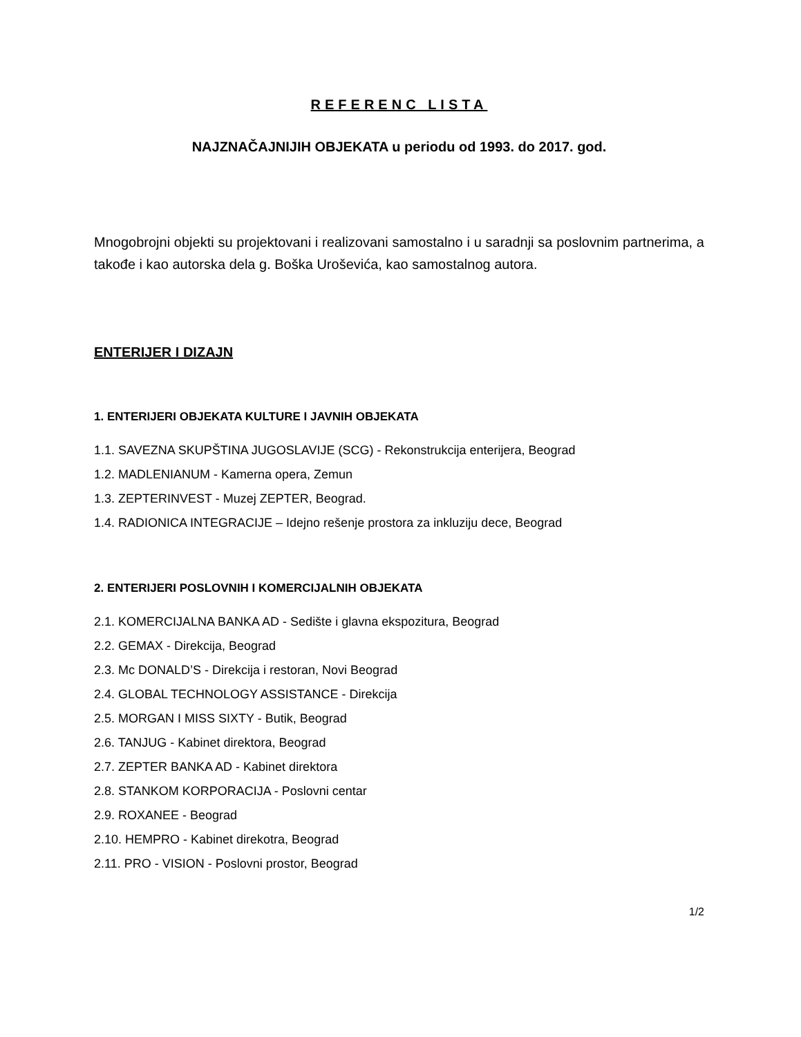REFERENC LISTA
NAJZNAČAJNIJIH OBJEKATA u periodu od 1993. do 2017. god.
Mnogobrojni objekti su projektovani i realizovani samostalno i u saradnji sa poslovnim partnerima, a takođe i kao autorska dela g. Boška Uroševića, kao samostalnog autora.
ENTERIJER I DIZAJN
1. ENTERIJERI OBJEKATA KULTURE I JAVNIH OBJEKATA
1.1. SAVEZNA SKUPŠTINA JUGOSLAVIJE (SCG) - Rekonstrukcija enterijera, Beograd
1.2. MADLENIANUM - Kamerna opera, Zemun
1.3. ZEPTERINVEST - Muzej ZEPTER, Beograd.
1.4. RADIONICA INTEGRACIJE – Idejno rešenje prostora za inkluziju dece, Beograd
2. ENTERIJERI POSLOVNIH I KOMERCIJALNIH OBJEKATA
2.1. KOMERCIJALNA BANKA AD - Sedište i glavna ekspozitura, Beograd
2.2. GEMAX - Direkcija, Beograd
2.3. Mc DONALD’S - Direkcija i restoran, Novi Beograd
2.4. GLOBAL TECHNOLOGY ASSISTANCE - Direkcija
2.5. MORGAN I MISS SIXTY - Butik, Beograd
2.6. TANJUG - Kabinet direktora, Beograd
2.7. ZEPTER BANKA AD - Kabinet direktora
2.8. STANKOM KORPORACIJA - Poslovni centar
2.9. ROXANEE - Beograd
2.10. HEMPRO - Kabinet direkotra, Beograd
2.11. PRO - VISION - Poslovni prostor, Beograd
1/2